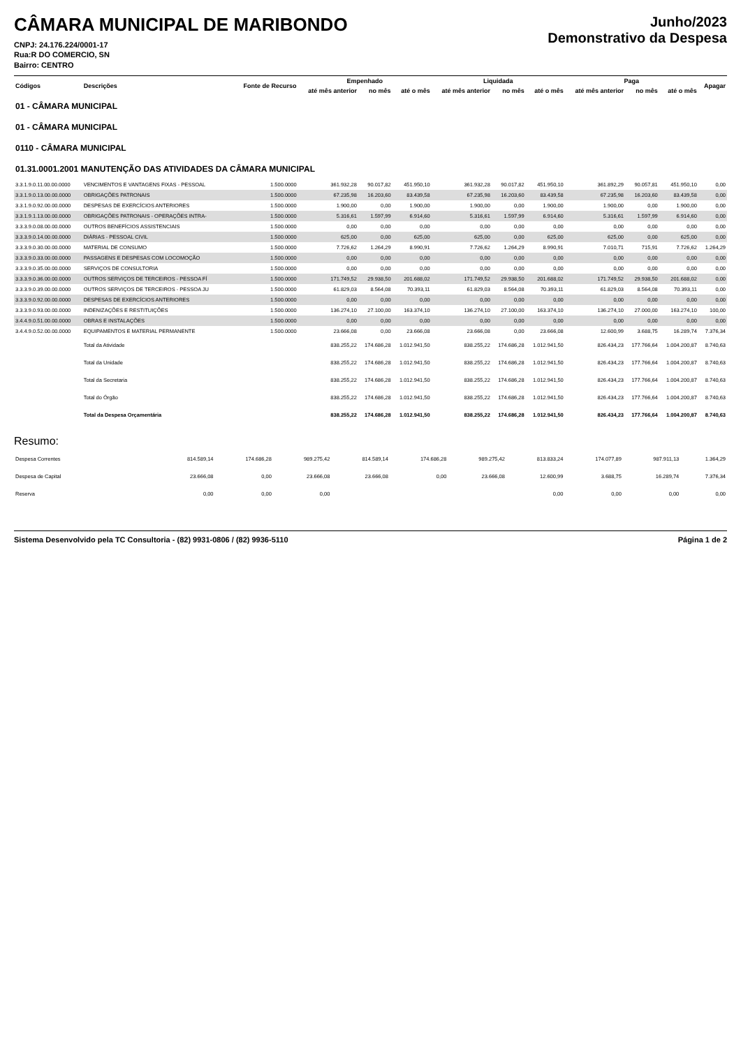CÂMARA MUNICIPAL DE MARIBONDO
CNPJ: 24.176.224/0001-17
Rua:R DO COMERCIO, SN
Bairro: CENTRO
Junho/2023
Demonstrativo da Despesa
| Códigos | Descrições | Fonte de Recurso | Empenhado | | | Liquidada | | | Paga | | | Apagar |
| --- | --- | --- | --- | --- | --- | --- | --- | --- | --- | --- | --- | --- |
| | | | até mês anterior | no mês | até o mês | até mês anterior | no mês | até o mês | até mês anterior | no mês | até o mês | |
| 01 - CÂMARA MUNICIPAL | | | | | | | | | | | | |
| 01 - CÂMARA MUNICIPAL | | | | | | | | | | | | |
| 0110 - CÂMARA MUNICIPAL | | | | | | | | | | | | |
| 01.31.0001.2001 MANUTENÇÃO DAS ATIVIDADES DA CÂMARA MUNICIPAL | | | | | | | | | | | | |
| 3.3.1.9.0.11.00.00.0000 | VENCIMENTOS E VANTAGENS FIXAS - PESSOAL | 1.500.0000 | 361.932,28 | 90.017,82 | 451.950,10 | 361.932,28 | 90.017,82 | 451.950,10 | 361.892,29 | 90.057,81 | 451.950,10 | 0,00 |
| 3.3.1.9.0.13.00.00.0000 | OBRIGAÇÕES PATRONAIS | 1.500.0000 | 67.235,98 | 16.203,60 | 83.439,58 | 67.235,98 | 16.203,60 | 83.439,58 | 67.235,98 | 16.203,60 | 83.439,58 | 0,00 |
| 3.3.1.9.0.92.00.00.0000 | DESPESAS DE EXERCÍCIOS ANTERIORES | 1.500.0000 | 1.900,00 | 0,00 | 1.900,00 | 1.900,00 | 0,00 | 1.900,00 | 1.900,00 | 0,00 | 1.900,00 | 0,00 |
| 3.3.1.9.1.13.00.00.0000 | OBRIGAÇÕES PATRONAIS - OPERAÇÕES INTRA- | 1.500.0000 | 5.316,61 | 1.597,99 | 6.914,60 | 5.316,61 | 1.597,99 | 6.914,60 | 5.316,61 | 1.597,99 | 6.914,60 | 0,00 |
| 3.3.3.9.0.08.00.00.0000 | OUTROS BENEFÍCIOS ASSISTENCIAIS | 1.500.0000 | 0,00 | 0,00 | 0,00 | 0,00 | 0,00 | 0,00 | 0,00 | 0,00 | 0,00 | 0,00 |
| 3.3.3.9.0.14.00.00.0000 | DIÁRIAS - PESSOAL CIVIL | 1.500.0000 | 625,00 | 0,00 | 625,00 | 625,00 | 0,00 | 625,00 | 625,00 | 0,00 | 625,00 | 0,00 |
| 3.3.3.9.0.30.00.00.0000 | MATERIAL DE CONSUMO | 1.500.0000 | 7.726,62 | 1.264,29 | 8.990,91 | 7.726,62 | 1.264,29 | 8.990,91 | 7.010,71 | 715,91 | 7.726,62 | 1.264,29 |
| 3.3.3.9.0.33.00.00.0000 | PASSAGENS E DESPESAS COM LOCOMOÇÃO | 1.500.0000 | 0,00 | 0,00 | 0,00 | 0,00 | 0,00 | 0,00 | 0,00 | 0,00 | 0,00 | 0,00 |
| 3.3.3.9.0.35.00.00.0000 | SERVIÇOS DE CONSULTORIA | 1.500.0000 | 0,00 | 0,00 | 0,00 | 0,00 | 0,00 | 0,00 | 0,00 | 0,00 | 0,00 | 0,00 |
| 3.3.3.9.0.36.00.00.0000 | OUTROS SERVIÇOS DE TERCEIROS - PESSOA FÍ | 1.500.0000 | 171.749,52 | 29.938,50 | 201.688,02 | 171.749,52 | 29.938,50 | 201.688,02 | 171.749,52 | 29.938,50 | 201.688,02 | 0,00 |
| 3.3.3.9.0.39.00.00.0000 | OUTROS SERVIÇOS DE TERCEIROS - PESSOA JU | 1.500.0000 | 61.829,03 | 8.564,08 | 70.393,11 | 61.829,03 | 8.564,08 | 70.393,11 | 61.829,03 | 8.564,08 | 70.393,11 | 0,00 |
| 3.3.3.9.0.92.00.00.0000 | DESPESAS DE EXERCÍCIOS ANTERIORES | 1.500.0000 | 0,00 | 0,00 | 0,00 | 0,00 | 0,00 | 0,00 | 0,00 | 0,00 | 0,00 | 0,00 |
| 3.3.3.9.0.93.00.00.0000 | INDENIZAÇÕES E RESTITUIÇÕES | 1.500.0000 | 136.274,10 | 27.100,00 | 163.374,10 | 136.274,10 | 27.100,00 | 163.374,10 | 136.274,10 | 27.000,00 | 163.274,10 | 100,00 |
| 3.4.4.9.0.51.00.00.0000 | OBRAS E INSTALAÇÕES | 1.500.0000 | 0,00 | 0,00 | 0,00 | 0,00 | 0,00 | 0,00 | 0,00 | 0,00 | 0,00 | 0,00 |
| 3.4.4.9.0.52.00.00.0000 | EQUIPAMENTOS E MATERIAL PERMANENTE | 1.500.0000 | 23.666,08 | 0,00 | 23.666,08 | 23.666,08 | 0,00 | 23.666,08 | 12.600,99 | 3.688,75 | 16.289,74 | 7.376,34 |
| | Total da Atividade | | 838.255,22 | 174.686,28 | 1.012.941,50 | 838.255,22 | 174.686,28 | 1.012.941,50 | 826.434,23 | 177.766,64 | 1.004.200,87 | 8.740,63 |
| | Total da Unidade | | 838.255,22 | 174.686,28 | 1.012.941,50 | 838.255,22 | 174.686,28 | 1.012.941,50 | 826.434,23 | 177.766,64 | 1.004.200,87 | 8.740,63 |
| | Total da Secretaria | | 838.255,22 | 174.686,28 | 1.012.941,50 | 838.255,22 | 174.686,28 | 1.012.941,50 | 826.434,23 | 177.766,64 | 1.004.200,87 | 8.740,63 |
| | Total do Órgão | | 838.255,22 | 174.686,28 | 1.012.941,50 | 838.255,22 | 174.686,28 | 1.012.941,50 | 826.434,23 | 177.766,64 | 1.004.200,87 | 8.740,63 |
| | Total da Despesa Orçamentária | | 838.255,22 | 174.686,28 | 1.012.941,50 | 838.255,22 | 174.686,28 | 1.012.941,50 | 826.434,23 | 177.766,64 | 1.004.200,87 | 8.740,63 |
Resumo:
| Despesa Correntes | 814.589,14 | 174.686,28 | 989.275,42 | 814.589,14 | 174.686,28 | 989.275,42 | 813.833,24 | 174.077,89 | 987.911,13 | 1.364,29 |
| Despesa de Capital | 23.666,08 | 0,00 | 23.666,08 | 23.666,08 | 0,00 | 23.666,08 | 12.600,99 | 3.688,75 | 16.289,74 | 7.376,34 |
| Reserva | 0,00 | 0,00 | 0,00 | | | | 0,00 | 0,00 | 0,00 | 0,00 |
Sistema Desenvolvido pela TC Consultoria - (82) 9931-0806 / (82) 9936-5110 Página 1 de 2